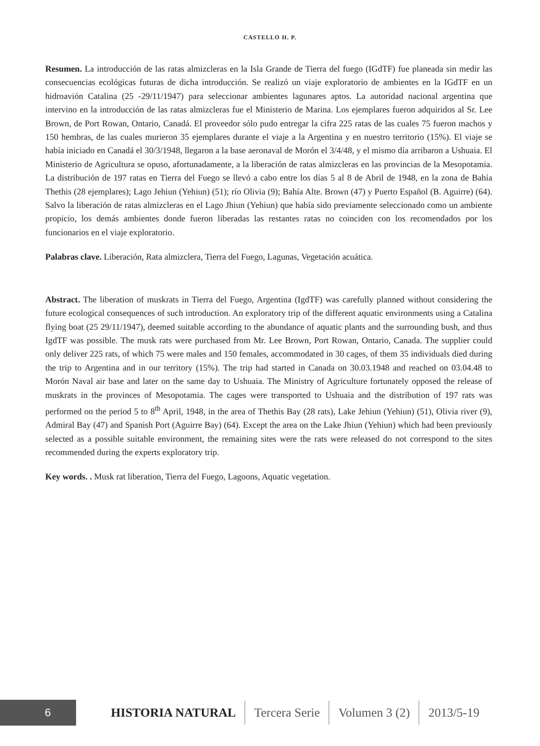CASTELLO H. P.
Resumen. La introducción de las ratas almizcleras en la Isla Grande de Tierra del fuego (IGdTF) fue planeada sin medir las consecuencias ecológicas futuras de dicha introducción. Se realizó un viaje exploratorio de ambientes en la IGdTF en un hidroavión Catalina (25 -29/11/1947) para seleccionar ambientes lagunares aptos. La autoridad nacional argentina que intervino en la introducción de las ratas almizcleras fue el Ministerio de Marina. Los ejemplares fueron adquiridos al Sr. Lee Brown, de Port Rowan, Ontario, Canadá. El proveedor sólo pudo entregar la cifra 225 ratas de las cuales 75 fueron machos y 150 hembras, de las cuales murieron 35 ejemplares durante el viaje a la Argentina y en nuestro territorio (15%). El viaje se había iniciado en Canadá el 30/3/1948, llegaron a la base aeronaval de Morón el 3/4/48, y el mismo día arribaron a Ushuaia. El Ministerio de Agricultura se opuso, afortunadamente, a la liberación de ratas almizcleras en las provincias de la Mesopotamia. La distribución de 197 ratas en Tierra del Fuego se llevó a cabo entre los días 5 al 8 de Abril de 1948, en la zona de Bahía Thethis (28 ejemplares); Lago Jehiun (Yehiun) (51); río Olivia (9); Bahía Alte. Brown (47) y Puerto Español (B. Aguirre) (64). Salvo la liberación de ratas almizcleras en el Lago Jhiun (Yehiun) que había sido previamente seleccionado como un ambiente propicio, los demás ambientes donde fueron liberadas las restantes ratas no coinciden con los recomendados por los funcionarios en el viaje exploratorio.
Palabras clave. Liberación, Rata almizclera, Tierra del Fuego, Lagunas, Vegetación acuática.
Abstract. The liberation of muskrats in Tierra del Fuego, Argentina (IgdTF) was carefully planned without considering the future ecological consequences of such introduction. An exploratory trip of the different aquatic environments using a Catalina flying boat (25 29/11/1947), deemed suitable according to the abundance of aquatic plants and the surrounding bush, and thus IgdTF was possible. The musk rats were purchased from Mr. Lee Brown, Port Rowan, Ontario, Canada. The supplier could only deliver 225 rats, of which 75 were males and 150 females, accommodated in 30 cages, of them 35 individuals died during the trip to Argentina and in our territory (15%). The trip had started in Canada on 30.03.1948 and reached on 03.04.48 to Morón Naval air base and later on the same day to Ushuaia. The Ministry of Agriculture fortunately opposed the release of muskrats in the provinces of Mesopotamia. The cages were transported to Ushuaia and the distribution of 197 rats was performed on the period 5 to 8<sup>th</sup> April, 1948, in the area of Thethis Bay (28 rats), Lake Jehiun (Yehiun) (51), Olivia river (9), Admiral Bay (47) and Spanish Port (Aguirre Bay) (64). Except the area on the Lake Jhiun (Yehiun) which had been previously selected as a possible suitable environment, the remaining sites were the rats were released do not correspond to the sites recommended during the experts exploratory trip.
Key words. . Musk rat liberation, Tierra del Fuego, Lagoons, Aquatic vegetation.
6
HISTORIA NATURAL Tercera Serie Volumen 3 (2) 2013/5-19